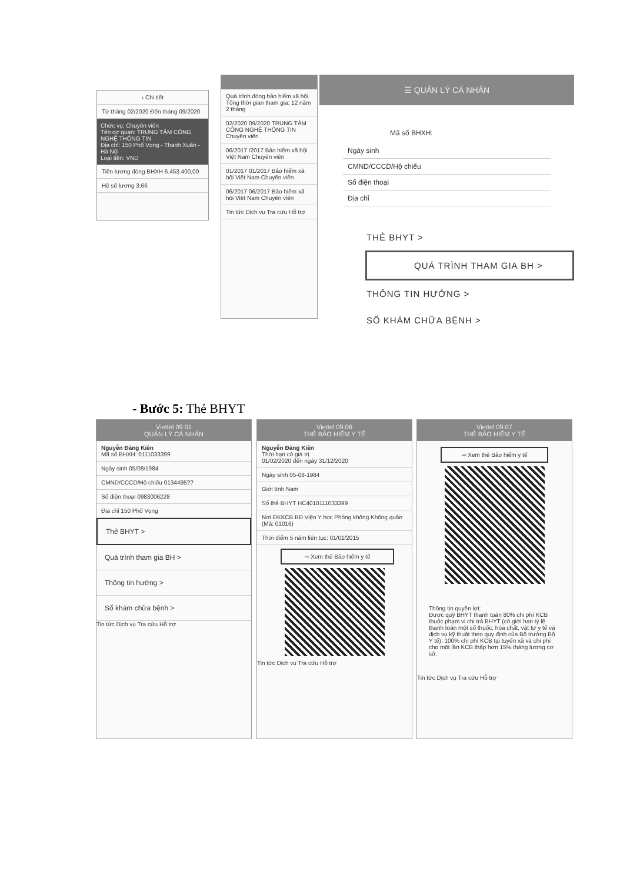‹ Chi tiết
Từ tháng 02/2020 Đến tháng 09/2020
Chức vụ: Chuyên viên
Tên cơ quan: TRUNG TÂM CÔNG NGHỆ THÔNG TIN
Địa chỉ: 150 Phố Vọng - Thanh Xuân - Hà Nội
Loại tiền: VND
Tiền lương đóng BHXH 6.453.400,00
Hệ số lương 3,66
Quá trình đóng bảo hiểm xã hội
Tổng thời gian tham gia: 12 năm 2 tháng
02/2020 09/2020 TRUNG TÂM CÔNG NGHỆ THÔNG TIN Chuyên viên
06/2017 /2017 Bảo hiểm xã hội Việt Nam Chuyên viên
01/2017 01/2017 Bảo hiểm xã hội Việt Nam Chuyên viên
06/2017 06/2017 Bảo hiểm xã hội Việt Nam Chuyên viên
Tin tức Dịch vụ Tra cứu Hỗ trợ
☰ QUẢN LÝ CÁ NHÂN
Mã số BHXH:
Ngày sinh
CMND/CCCD/Hộ chiếu
Số điện thoại
Địa chỉ
THẺ BHYT >
QUÁ TRÌNH THAM GIA BH >
THÔNG TIN HƯỞNG >
SỔ KHÁM CHỮA BỆNH >
- Bước 5: Thẻ BHYT
Viettel 09:01
QUẢN LÝ CÁ NHÂN
Nguyễn Đăng Kiên
Mã số BHXH: 0111033399
Ngày sinh 05/08/1984
CMND/CCCD/Hộ chiếu 0134495??
Số điện thoại 0983006228
Địa chỉ 150 Phố Vọng
Thẻ BHYT >
Quá trình tham gia BH >
Thông tin hưởng >
Sổ khám chữa bệnh >
Tin tức Dịch vụ Tra cứu Hỗ trợ
Viettel 09:06
THẺ BẢO HIỂM Y TẾ
Nguyễn Đăng Kiên
Thời hạn có giá trị
01/02/2020 đến ngày 31/12/2020
Ngày sinh 05-08-1984
Giới tính Nam
Số thẻ BHYT HC4010111033399
Nơi ĐKKCB BĐ Viện Y học Phòng không Không quân (Mã: 01016)
Thời điểm 5 năm liên tục: 01/01/2015
⇨ Xem thẻ Bảo hiểm y tế
Tin tức Dịch vụ Tra cứu Hỗ trợ
Viettel 09:07
THẺ BẢO HIỂM Y TẾ
⇨ Xem thẻ Bảo hiểm y tế
Thông tin quyền lợi:
Được quỹ BHYT thanh toán 80% chi phí KCB thuộc phạm vi chi trả BHYT (có giới hạn tỷ lệ thanh toán một số thuốc, hóa chất, vật tư y tế và dịch vụ kỹ thuật theo quy định của Bộ trưởng Bộ Y tế); 100% chi phí KCB tại tuyến xã và chi phí cho một lần KCB thấp hơn 15% tháng lương cơ sở.
Tin tức Dịch vụ Tra cứu Hỗ trợ